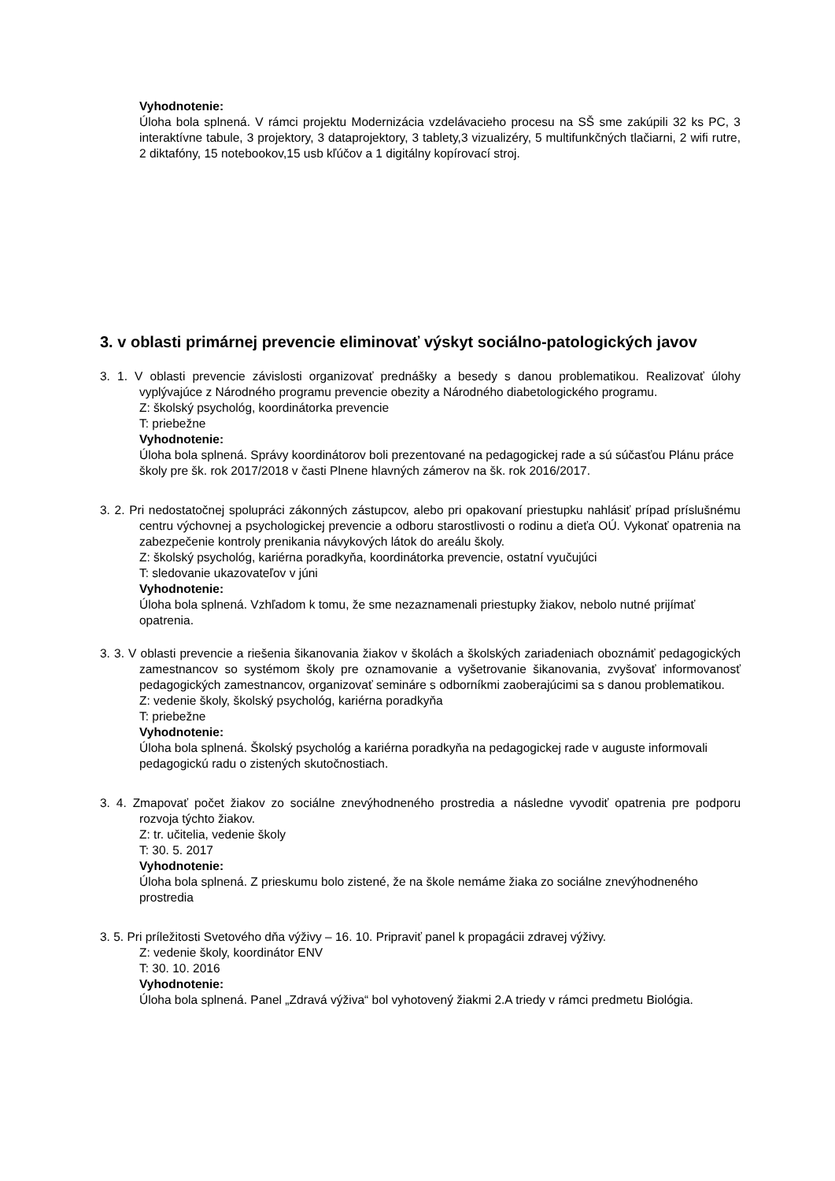Vyhodnotenie:
Úloha bola splnená. V rámci projektu Modernizácia vzdelávacieho procesu na SŠ sme zakúpili 32 ks PC, 3 interaktívne tabule, 3 projektory, 3 dataprojektory, 3 tablety,3 vizualizéry, 5 multifunkčných tlačiarni, 2 wifi rutre, 2 diktafóny, 15 notebookov,15 usb kľúčov a 1 digitálny kopírovací stroj.
3. v oblasti primárnej prevencie eliminovať výskyt sociálno-patologických javov
3. 1. V oblasti prevencie závislosti organizovať prednášky a besedy s danou problematikou. Realizovať úlohy vyplývajúce z Národného programu prevencie obezity a Národného diabetologického programu.
Z: školský psychológ, koordinátorka prevencie
T: priebežne
Vyhodnotenie:
Úloha bola splnená. Správy koordinátorov boli prezentované na pedagogickej rade a sú súčasťou Plánu práce školy pre šk. rok 2017/2018 v časti Plnene hlavných zámerov na šk. rok 2016/2017.
3. 2. Pri nedostatočnej spolupráci zákonných zástupcov, alebo pri opakovaní priestupku nahlásiť prípad príslušnému centru výchovnej a psychologickej prevencie a odboru starostlivosti o rodinu a dieťa OÚ. Vykonať opatrenia na zabezpečenie kontroly prenikania návykových látok do areálu školy.
Z: školský psychológ, kariérna poradkyňa, koordinátorka prevencie, ostatní vyučujúci
T: sledovanie ukazovateľov v júni
Vyhodnotenie:
Úloha bola splnená. Vzhľadom k tomu, že sme nezaznamenali priestupky žiakov, nebolo nutné prijímať opatrenia.
3. 3. V oblasti prevencie a riešenia šikanovania žiakov v školách a školských zariadeniach oboznámiť pedagogických zamestnancov so systémom školy pre oznamovanie a vyšetrovanie šikanovania, zvyšovať informovanosť pedagogických zamestnancov, organizovať semináre s odborníkmi zaoberajúcimi sa s danou problematikou.
Z: vedenie školy, školský psychológ, kariérna poradkyňa
T: priebežne
Vyhodnotenie:
Úloha bola splnená. Školský psychológ a kariérna poradkyňa na pedagogickej rade v auguste informovali pedagogickú radu o zistených skutočnostiach.
3. 4. Zmapovať počet žiakov zo sociálne znevýhodneného prostredia a následne vyvodiť opatrenia pre podporu rozvoja týchto žiakov.
Z: tr. učitelia, vedenie školy
T: 30. 5. 2017
Vyhodnotenie:
Úloha bola splnená. Z prieskumu bolo zistené, že na škole nemáme žiaka zo sociálne znevýhodneného prostredia
3. 5. Pri príležitosti Svetového dňa výživy – 16. 10. Pripraviť panel k propagácii zdravej výživy.
Z: vedenie školy, koordinátor ENV
T: 30. 10. 2016
Vyhodnotenie:
Úloha bola splnená. Panel „Zdravá výživa“ bol vyhotovený žiakmi 2.A triedy v rámci predmetu Biológia.